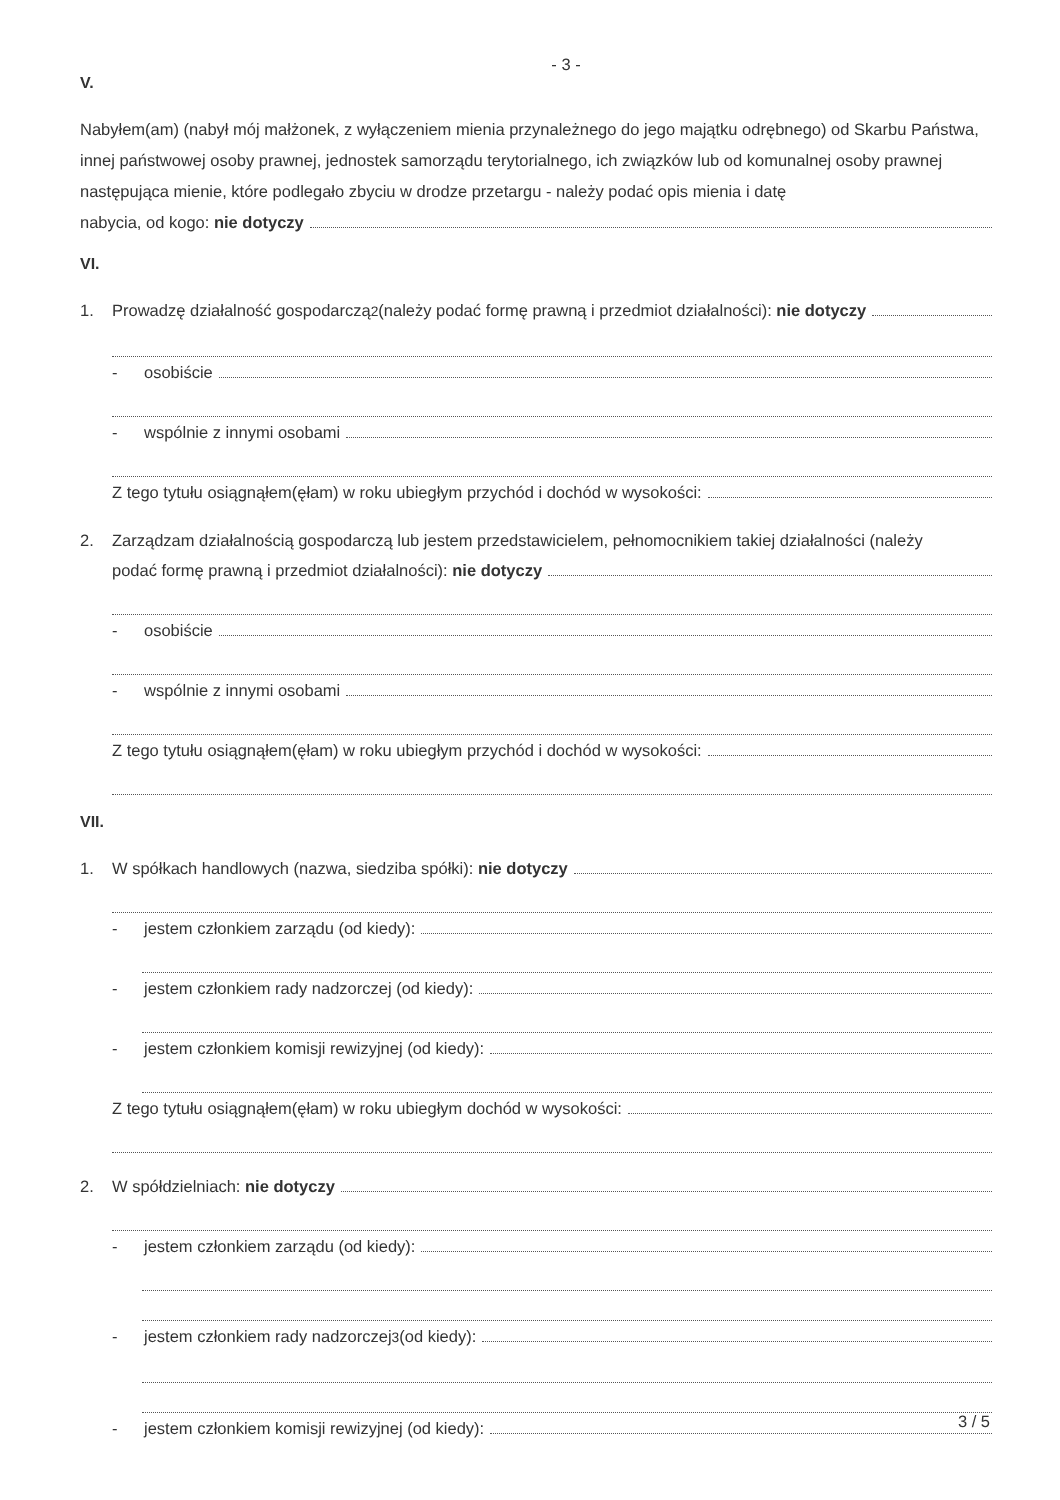- 3 -
V.
Nabyłem(am) (nabył mój małżonek, z wyłączeniem mienia przynależnego do jego majątku odrębnego) od Skarbu Państwa, innej państwowej osoby prawnej, jednostek samorządu terytorialnego, ich związków lub od komunalnej osoby prawnej następująca mienie, które podlegało zbyciu w drodze przetargu - należy podać opis mienia i datę
nabycia, od kogo: nie dotyczy
VI.
1. Prowadzę działalność gospodarczą<sup>2</sup> (należy podać formę prawną i przedmiot działalności): nie dotyczy
- osobiście
- wspólnie z innymi osobami
Z tego tytułu osiągnąłem(ęłam) w roku ubiegłym przychód i dochód w wysokości:
2. Zarządzam działalnością gospodarczą lub jestem przedstawicielem, pełnomocnikiem takiej działalności (należy
podać formę prawną i przedmiot działalności): nie dotyczy
- osobiście
- wspólnie z innymi osobami
Z tego tytułu osiągnąłem(ęłam) w roku ubiegłym przychód i dochód w wysokości:
VII.
1. W spółkach handlowych (nazwa, siedziba spółki): nie dotyczy
- jestem członkiem zarządu (od kiedy):
- jestem członkiem rady nadzorczej (od kiedy):
- jestem członkiem komisji rewizyjnej (od kiedy):
Z tego tytułu osiągnąłem(ęłam) w roku ubiegłym dochód w wysokości:
2. W spółdzielniach: nie dotyczy
- jestem członkiem zarządu (od kiedy):
- jestem członkiem rady nadzorczej<sup>3</sup> (od kiedy):
- jestem członkiem komisji rewizyjnej (od kiedy):
3 / 5